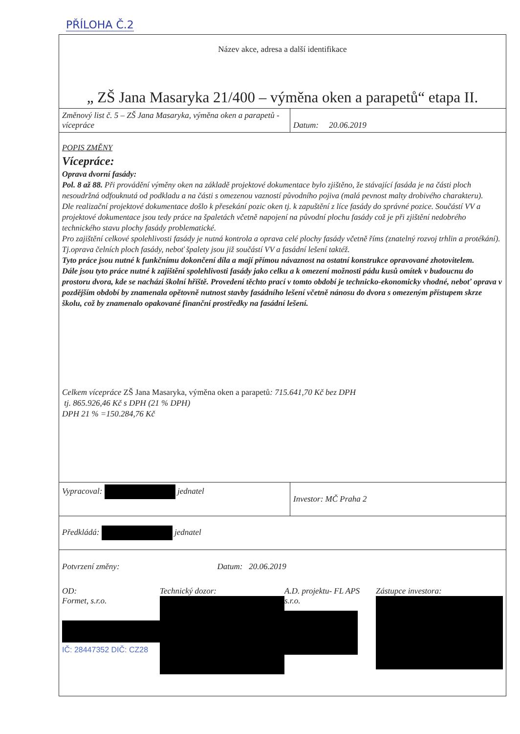PŘÍLOHA Č.2
| Název akce, adresa a další identifikace „ ZŠ Jana Masaryka 21/400 – výměna oken a parapetů“ etapa II. | |
| Změnový list č. 5 – ZŠ Jana Masaryka, výměna oken a parapetů - vícepráce | Datum: 20.06.2019 |
| POPIS ZMĚNY Vícepráce: Oprava dvorní fasády: Pol. 8 až 88. Při provádění výměny oken na základě projektové dokumentace bylo zjištěno, že stávající fasáda je na části ploch nesoudržná odfouknutá od podkladu a na části s omezenou vazností původního pojiva (malá pevnost malty drobivého charakteru). Dle realizační projektové dokumentace došlo k přesekání pozic oken tj. k zapuštění z líce fasády do správné pozice. Součástí VV a projektové dokumentace jsou tedy práce na špaletách včetně napojení na původní plochu fasády což je při zjištění nedobrého technického stavu plochy fasády problematické. Pro zajištění celkové spolehlivosti fasády je nutná kontrola a oprava celé plochy fasády včetně říms (znatelný rozvoj trhlin a protékání). Tj.oprava čelních ploch fasády, neboť špalety jsou již součástí VV a fasádní lešení taktéž. Tyto práce jsou nutné k funkčnímu dokončení díla a mají přímou návaznost na ostatní konstrukce opravované zhotovitelem. Dále jsou tyto práce nutné k zajištění spolehlivosti fasády jako celku a k omezení možnosti pádu kusů omítek v budoucnu do prostoru dvora, kde se nachází školní hřiště. Provedení těchto prací v tomto období je technicko-ekonomicky vhodné, neboť oprava v pozdějším období by znamenala opětovně nutnost stavby fasádního lešení včetně nánosu do dvora s omezeným přístupem skrze školu, což by znamenalo opakované finanční prostředky na fasádní lešení. Celkem vícepráce ZŠ Jana Masaryka, výměna oken a parapetů : 715.641,70 Kč bez DPH tj. 865.926,46 Kč s DPH (21 % DPH) DPH 21 % =150.284,76 Kč | |
| Vypracoval: jednatel | Investor: MČ Praha 2 |
| Předkládá: jednatel | |
| Potvrzení změny: Datum: 20.06.2019 OD: Formet, s.r.o. IČ: 28447352 DIČ: CZ28 Technický dozor: A.D. projektu- FL APS s.r.o. Zástupce investora: | |